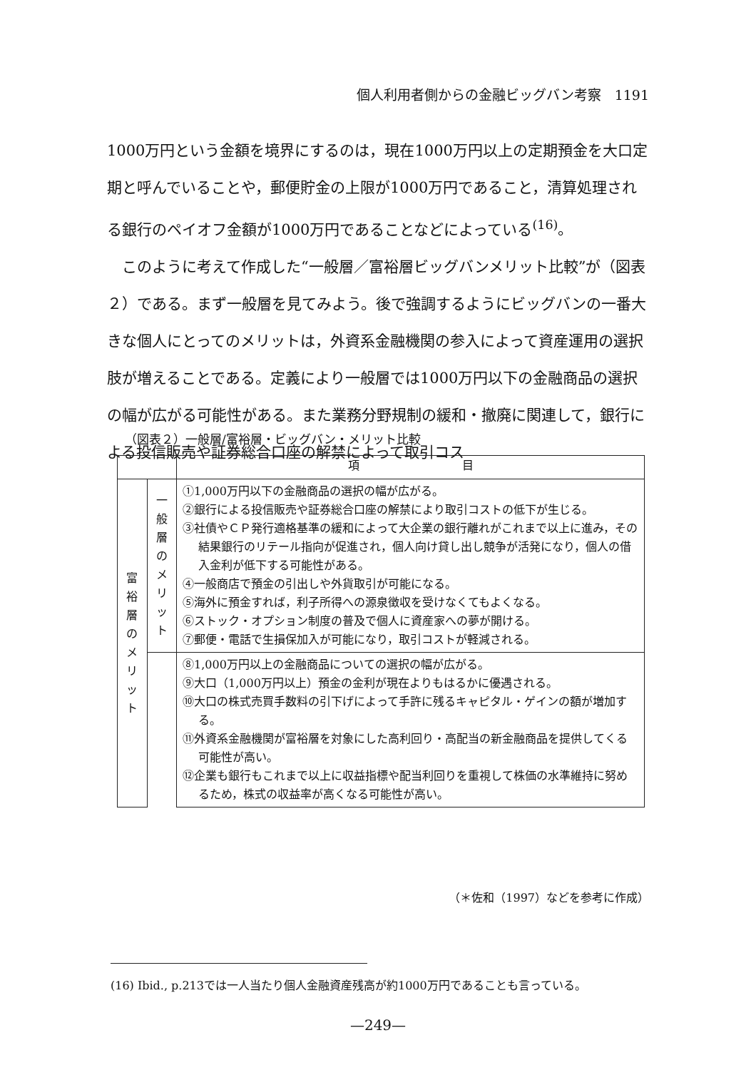個人利用者側からの金融ビッグバン考察　1191
1000万円という金額を境界にするのは，現在1000万円以上の定期預金を大口定期と呼んでいることや，郵便貯金の上限が1000万円であること，清算処理される銀行のペイオフ金額が1000万円であることなどによっている<sup>(16)</sup>。
　このように考えて作成した“一般層／富裕層ビッグバンメリット比較”が（図表２）である。まず一般層を見てみよう。後で強調するようにビッグバンの一番大きな個人にとってのメリットは，外資系金融機関の参入によって資産運用の選択肢が増えることである。定義により一般層では1000万円以下の金融商品の選択の幅が広がる可能性がある。また業務分野規制の緩和・撤廃に関連して，銀行による投信販売や証券総合口座の解禁によって取引コス
（図表２）一般層/富裕層・ビッグバン・メリット比較
| | | 項 目 |
| --- | --- | --- |
| 富 裕 層 の メ リ ッ ト | 一 般 層 の メ リ ッ ト | ①1,000万円以下の金融商品の選択の幅が広がる。 ②銀行による投信販売や証券総合口座の解禁により取引コストの低下が生じる。 ③社債やＣＰ発行適格基準の緩和によって大企業の銀行離れがこれまで以上に進み，その結果銀行のリテール指向が促進され，個人向け貸し出し競争が活発になり，個人の借入金利が低下する可能性がある。 ④一般商店で預金の引出しや外貨取引が可能になる。 ⑤海外に預金すれば，利子所得への源泉徴収を受けなくてもよくなる。 ⑥ストック・オプション制度の普及で個人に資産家への夢が開ける。 ⑦郵便・電話で生損保加入が可能になり，取引コストが軽減される。 |
| | | ⑧1,000万円以上の金融商品についての選択の幅が広がる。 ⑨大口（1,000万円以上）預金の金利が現在よりもはるかに優遇される。 ⑩大口の株式売買手数料の引下げによって手許に残るキャピタル・ゲインの額が増加する。 ⑪外資系金融機関が富裕層を対象にした高利回り・高配当の新金融商品を提供してくる可能性が高い。 ⑫企業も銀行もこれまで以上に収益指標や配当利回りを重視して株価の水準維持に努めるため，株式の収益率が高くなる可能性が高い。 |
（＊佐和（1997）などを参考に作成）
(16) Ibid., p.213では一人当たり個人金融資産残高が約1000万円であることも言っている。
—249—